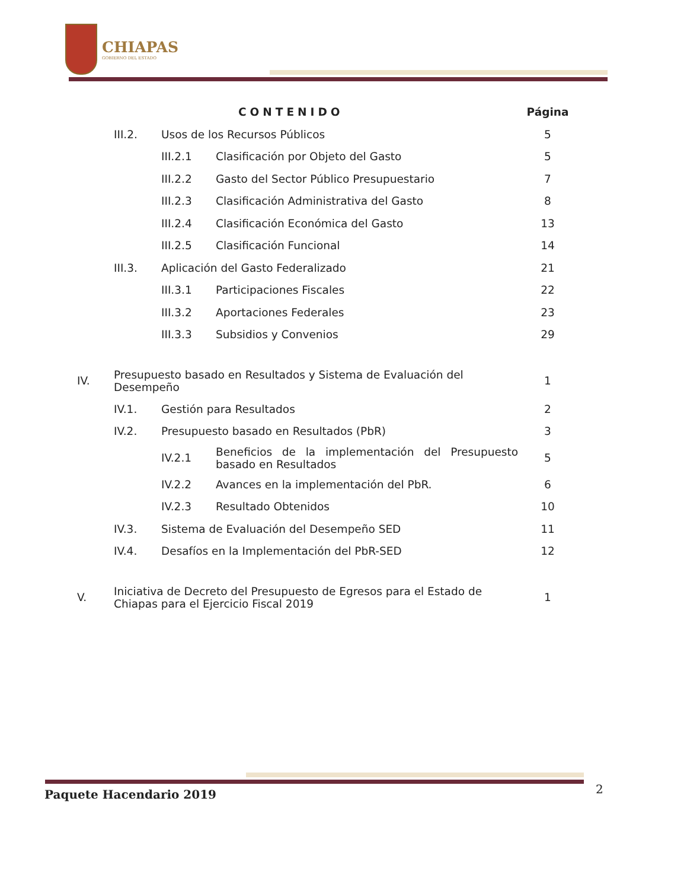CHIAPAS
GOBIERNO DEL ESTADO
| | | CONTENIDO | | Página |
| | III.2. | Usos de los Recursos Públicos | | 5 |
| | | III.2.1 | Clasificación por Objeto del Gasto | 5 |
| | | III.2.2 | Gasto del Sector Público Presupuestario | 7 |
| | | III.2.3 | Clasificación Administrativa del Gasto | 8 |
| | | III.2.4 | Clasificación Económica del Gasto | 13 |
| | | III.2.5 | Clasificación Funcional | 14 |
| | III.3. | Aplicación del Gasto Federalizado | | 21 |
| | | III.3.1 | Participaciones Fiscales | 22 |
| | | III.3.2 | Aportaciones Federales | 23 |
| | | III.3.3 | Subsidios y Convenios | 29 |
| IV. | Presupuesto basado en Resultados y Sistema de Evaluación del Desempeño | | | 1 |
| | IV.1. | Gestión para Resultados | | 2 |
| | IV.2. | Presupuesto basado en Resultados (PbR) | | 3 |
| | | IV.2.1 | Beneficios de la implementación del Presupuesto basado en Resultados | 5 |
| | | IV.2.2 | Avances en la implementación del PbR. | 6 |
| | | IV.2.3 | Resultado Obtenidos | 10 |
| | IV.3. | Sistema de Evaluación del Desempeño SED | | 11 |
| | IV.4. | Desafíos en la Implementación del PbR-SED | | 12 |
| V. | Iniciativa de Decreto del Presupuesto de Egresos para el Estado de Chiapas para el Ejercicio Fiscal 2019 | | | 1 |
Paquete Hacendario 2019 2